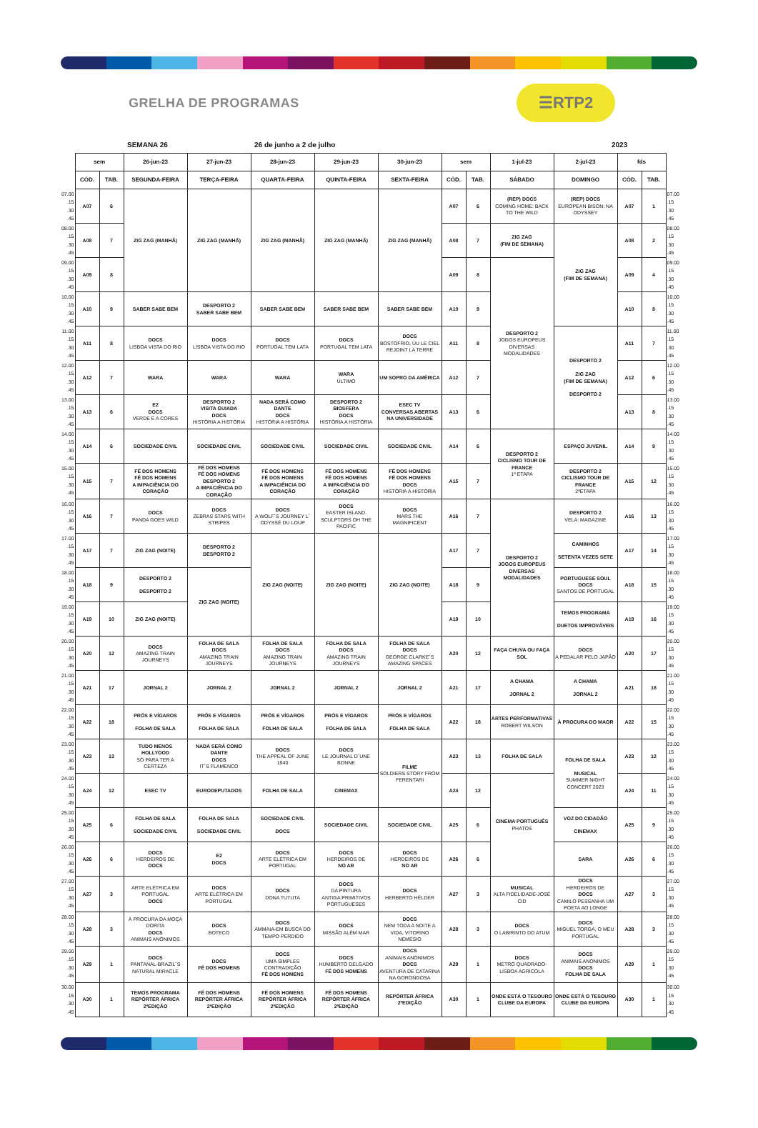GRELHA DE PROGRAMAS
☰RTP2
SEMANA 26 26 de junho a 2 de julho 2023
| | sem | | 26-jun-23 | 27-jun-23 | 28-jun-23 | 29-jun-23 | 30-jun-23 | sem | | 1-jul-23 | 2-jul-23 | fds | | |
| | CÓD. | TAB. | SEGUNDA-FEIRA | TERÇA-FEIRA | QUARTA-FEIRA | QUINTA-FEIRA | SEXTA-FEIRA | CÓD. | TAB. | SÁBADO | DOMINGO | CÓD. | TAB. | |
| 07.00 .15 .30 .45 | A07 | 6 | ZIG ZAG (MANHÃ) | ZIG ZAG (MANHÃ) | ZIG ZAG (MANHÃ) | ZIG ZAG (MANHÃ) | ZIG ZAG (MANHÃ) | A07 | 6 | (REP) DOCS COMING HOME: BACK TO THE WILD | (REP) DOCS EUROPEAN BISON: NA ODYSSEY | A07 | 1 | 07.00 .15 .30 .45 |
| 08.00 .15 .30 .45 | A08 | 7 | | | | | | A08 | 7 | ZIG ZAG (FIM DE SEMANA) | ZIG ZAG (FIM DE SEMANA) | A08 | 2 | 08.00 .15 .30 .45 |
| 09.00 .15 .30 .45 | A09 | 8 | | | | | | A09 | 8 | DESPORTO 2 JOGOS EUROPEUS DIVERSAS MODALIDADES | | A09 | 4 | 09.00 .15 .30 .45 |
| 10.00 .15 .30 .45 | A10 | 9 | SABER SABE BEM | DESPORTO 2 SABER SABE BEM | SABER SABE BEM | SABER SABE BEM | SABER SABE BEM | A10 | 9 | | | A10 | 8 | 10.00 .15 .30 .45 |
| 11.00 .15 .30 .45 | A11 | 8 | DOCS LISBOA VISTA DO RIO | DOCS LISBOA VISTA DO RIO | DOCS PORTUGAL TEM LATA | DOCS PORTUGAL TEM LATA | DOCS BOSTOFRIO, ÙU LE CIEL REJOINT LA TERRE | A11 | 8 | | DESPORTO 2 ZIG ZAG (FIM DE SEMANA) DESPORTO 2 | A11 | 7 | 11.00 .15 .30 .45 |
| 12.00 .15 .30 .45 | A12 | 7 | WARA | WARA | WARA | WARA ÚLTIMO | UM SOPRO DA AMÉRICA | A12 | 7 | | | A12 | 6 | 12.00 .15 .30 .45 |
| 13.00 .15 .30 .45 | A13 | 6 | E2 DOCS VERDE E A CORES | DESPORTO 2 VISITA GUIADA DOCS HISTÓRIA A HISTÓRIA | NADA SERÁ COMO DANTE DOCS HISTÓRIA A HISTÓRIA | DESPORTO 2 BIOSFERA DOCS HISTÓRIA A HISTÓRIA | ESEC TV CONVERSAS ABERTAS NA UNIVERSIDADE | A13 | 6 | | | A13 | 8 | 13.00 .15 .30 .45 |
| 14.00 .15 .30 .45 | A14 | 6 | SOCIEDADE CIVIL | SOCIEDADE CIVIL | SOCIEDADE CIVIL | SOCIEDADE CIVIL | SOCIEDADE CIVIL | A14 | 6 | DESPORTO 2 CICLISMO TOUR DE FRANCE 1ª ETAPA | ESPAÇO JUVENIL | A14 | 9 | 14.00 .15 .30 .45 |
| 15.00 .15 .30 .45 | A15 | 7 | FÉ DOS HOMENS FÉ DOS HOMENS A IMPACIÊNCIA DO CORAÇÃO | FÉ DOS HOMENS FÉ DOS HOMENS DESPORTO 2 A IMPACIÊNCIA DO CORAÇÃO | FÉ DOS HOMENS FÉ DOS HOMENS A IMPACIÊNCIA DO CORAÇÃO | FÉ DOS HOMENS FÉ DOS HOMENS A IMPACIÊNCIA DO CORAÇÃO | FÉ DOS HOMENS FÉ DOS HOMENS DOCS HISTÓRIA A HISTÓRIA | A15 | 7 | | DESPORTO 2 CICLISMO TOUR DE FRANCE 2ªETAPA | A15 | 12 | 15.00 .15 .30 .45 |
| 16.00 .15 .30 .45 | A16 | 7 | DOCS PANDA GOES WILD | DOCS ZEBRAS STARS WITH STRIPES | DOCS A WOLF´S JOURNEY L´ ODYSSÉ DU LOUP | DOCS EASTER ISLAND. SCULPTORS OH THE PACIFIC | DOCS MARS THE MAGNIFICENT | A16 | 7 | DESPORTO 2 JOGOS EUROPEUS DIVERSAS MODALIDADES | DESPORTO 2 VELA: MAGAZINE | A16 | 13 | 16.00 .15 .30 .45 |
| 17.00 .15 .30 .45 | A17 | 7 | ZIG ZAG (NOITE) | DESPORTO 2 DESPORTO 2 | ZIG ZAG (NOITE) | ZIG ZAG (NOITE) | ZIG ZAG (NOITE) | A17 | 7 | | CAMINHOS SETENTA VEZES SETE | A17 | 14 | 17.00 .15 .30 .45 |
| 18.00 .15 .30 .45 | A18 | 9 | DESPORTO 2 DESPORTO 2 | ZIG ZAG (NOITE) | | | | A18 | 9 | | PORTUGUESE SOUL DOCS SANTOS DE PORTUGAL | A18 | 15 | 18.00 .15 .30 .45 |
| 19.00 .15 .30 .45 | A19 | 10 | ZIG ZAG (NOITE) | | | | | A19 | 10 | | TEMOS PROGRAMA DUETOS IMPROVÁVEIS | A19 | 16 | 19.00 .15 .30 .45 |
| 20.00 .15 .30 .45 | A20 | 12 | DOCS AMAZING TRAIN JOURNEYS | FOLHA DE SALA DOCS AMAZING TRAIN JOURNEYS | FOLHA DE SALA DOCS AMAZING TRAIN JOURNEYS | FOLHA DE SALA DOCS AMAZING TRAIN JOURNEYS | FOLHA DE SALA DOCS GEORGE CLARKE´S AMAZING SPACES | A20 | 12 | FAÇA CHUVA OU FAÇA SOL | DOCS A PEDALAR PELO JAPÃO | A20 | 17 | 20.00 .15 .30 .45 |
| 21.00 .15 .30 .45 | A21 | 17 | JORNAL 2 | JORNAL 2 | JORNAL 2 | JORNAL 2 | JORNAL 2 | A21 | 17 | A CHAMA JORNAL 2 | A CHAMA JORNAL 2 | A21 | 18 | 21.00 .15 .30 .45 |
| 22.00 .15 .30 .45 | A22 | 18 | PRÓS E VÍGAROS FOLHA DE SALA | PRÓS E VÍGAROS FOLHA DE SALA | PRÓS E VÍGAROS FOLHA DE SALA | PRÓS E VÍGAROS FOLHA DE SALA | PRÓS E VÍGAROS FOLHA DE SALA | A22 | 18 | ARTES PERFORMATIVAS ROBERT WILSON | À PROCURA DO MAOR | A22 | 15 | 22.00 .15 .30 .45 |
| 23.00 .15 .30 .45 | A23 | 13 | TUDO MENOS HOLLYOOD SÓ PARA TER A CERTEZA | NADA SERÁ COMO DANTE DOCS IT´S FLAMENCO | DOCS THE APPEAL OF JUNE 1940 | DOCS LE JOURNAL D´UNE BONNE | FILME SOLDIERS STORY FROM FERENTARI | A23 | 13 | FOLHA DE SALA | FOLHA DE SALA MUSICAL SUMMER NIGHT CONCERT 2023 | A23 | 12 | 23.00 .15 .30 .45 |
| 24.00 .15 .30 .45 | A24 | 12 | ESEC TV | EURODEPUTADOS | FOLHA DE SALA | CINEMAX | | A24 | 12 | CINEMA PORTUGUÊS PHATOS | | A24 | 11 | 24.00 .15 .30 .45 |
| 25.00 .15 .30 .45 | A25 | 6 | FOLHA DE SALA SOCIEDADE CIVIL | FOLHA DE SALA SOCIEDADE CIVIL | SOCIEDADE CIVIL DOCS | SOCIEDADE CIVIL | SOCIEDADE CIVIL | A25 | 6 | | VOZ DO CIDADÃO CINEMAX | A25 | 9 | 25.00 .15 .30 .45 |
| 26.00 .15 .30 .45 | A26 | 6 | DOCS HERDEIROS DE DOCS | E2 DOCS | DOCS ARTE ELÉTRICA EM PORTUGAL | DOCS HERDEIROS DE NO AR | DOCS HERDEIROS DE NO AR | A26 | 6 | | SARA | A26 | 6 | 26.00 .15 .30 .45 |
| 27.00 .15 .30 .45 | A27 | 3 | ARTE ELÉTRICA EM PORTUGAL DOCS | DOCS ARTE ELÉTRICA EM PORTUGAL | DOCS DONA TUTUTA | DOCS DA PINTURA ANTIGA:PRIMITIVOS PORTUGUESES | DOCS HERBERTO HÉLDER | A27 | 3 | MUSICAL ALTA FIDELIDADE-JOSÉ CID | DOCS HERDEIROS DE DOCS CAMILO PESSANHA UM POETA AO LONGE | A27 | 3 | 27.00 .15 .30 .45 |
| 28.00 .15 .30 .45 | A28 | 3 | À PROCURA DA MOÇA DORITA DOCS ANIMAIS ANÓNIMOS | DOCS BOTECO | DOCS AMMAIA-EM BUSCA DO TEMPO PERDIDO | DOCS MISSÃO ALÉM MAR | DOCS NEM TODA A NOITE A VIDA, VITORINO NEMÉSIO | A28 | 3 | DOCS O LABIRINTO DO ATUM | DOCS MIGUEL TORGA, O MEU PORTUGAL | A28 | 3 | 28.00 .15 .30 .45 |
| 29.00 .15 .30 .45 | A29 | 1 | DOCS PANTANAL-BRAZIL´S NATURAL MIRACLE | DOCS FÉ DOS HOMENS | DOCS UMA SIMPLES CONTRADIÇÃO FÉ DOS HOMENS | DOCS HUMBERTO DELGADO FÉ DOS HOMENS | DOCS ANIMAIS ANÓNIMOS DOCS AVENTURA DE CATARINA NA GORONGOSA | A29 | 1 | DOCS METRO QUADRADO-LISBOA AGRÍCOLA | DOCS ANIMAIS ANÓNIMOS DOCS FOLHA DE SALA | A29 | 1 | 29.00 .15 .30 .45 |
| 30.00 .15 .30 .45 | A30 | 1 | TEMOS PROGRAMA REPÓRTER ÁFRICA 2ªEDIÇÃO | FÉ DOS HOMENS REPÓRTER ÁFRICA 2ªEDIÇÃO | FÉ DOS HOMENS REPÓRTER ÁFRICA 2ªEDIÇÃO | FÉ DOS HOMENS REPÓRTER ÁFRICA 2ªEDIÇÃO | REPÓRTER ÁFRICA 2ªEDIÇÃO | A30 | 1 | ONDE ESTÁ O TESOURO CLUBE DA EUROPA | ONDE ESTÁ O TESOURO CLUBE DA EUROPA | A30 | 1 | 30.00 .15 .30 .45 |